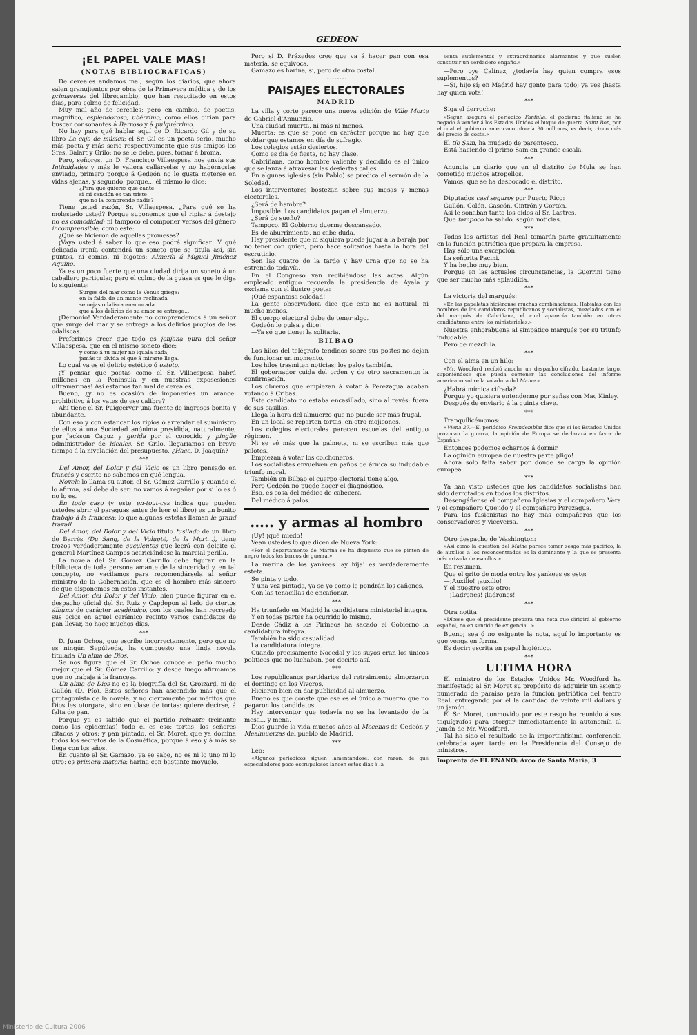GEDEON
¡EL PAPEL VALE MAS!
(NOTAS BIBLIOGRÁFICAS)
De cereales andamos mal, según los diarios, que ahora salen granujientos por obra de la Primavera médica y de los primaveras del librecambio, que han resucitado en estos días, para colmo de felicidad.
Muy mal año de cereales; pero en cambio, de poetas, magnífico, esplendoroso, ubérrimo, como ellos dirían para buscar consonantes á Barroso y á pulquérrimo.
No hay para qué hablar aquí de D. Ricardo Gil y de su libro La caja de música; el Sr. Gil es un poeta serio, mucho más poeta y más serio respectivamente que sus amigos los Sres. Balart y Grilo: no se le debe, pues, tomar á broma.
Pero, señores, un D. Francisco Villaespesa nos envía sus Intimidades y más le valiera callárselas y no habérnoslas enviado, primero porque á Gedeón no le gusta meterse en vidas ajenas, y segundo, porque... él mismo lo dice:
¿Para qué quieres que cante,
si mi canción es tan triste
que no la comprende nadie?
Tiene usted razón, Sr. Villaespesa. ¿Para qué se ha molestado usted? Porque suponemos que el ripiar á destajo no es comodidad: ni tampoco el componer versos del género incomprensible, como este:
¿Qué se hicieron de aquellas promesas?
¡Vaya usted á saber lo que eso podrá significar! Y qué delicada ironía contendrá un soneto que se titula así, sin puntos, ni comas, ni bigotes: Almería á Miguel Jiménez Aquino.
Ya es un poco fuerte que una ciudad dirija un soneto á un caballero particular, pero el colmo de la guasa es que le diga lo siguiente:
Surges del mar como la Vénus griega:
en la falda de un monte reclinada
semejas odalisca enamorada
que á los delirios de su amor se entrega...
¡Demonio! Verdaderamente no comprendemos á un señor que surge del mar y se entrega á los delirios propios de las odaliscas.
Preferimos creer que todo es jonjana pura del señor Villaespesa, que en el mismo soneto dice:
y como á tu mujer no iguala nada,
jamás te olvida el que á mirarte llega.
Lo cual ya es el delirio estético ó esteto.
¡Y pensar que poetas como el Sr. Villaespesa habrá millones en la Península y en nuestras exposesiones ultramarinas! Así estamos tan mal de cereales.
Bueno, ¿y no es ocasión de imponerles un arancel prohibitivo á los vates de ese calibre?
Ahí tiene el Sr. Puigcerver una fuente de ingresos bonita y abundante.
Con eso y con estancar los ripios ó arrendar el suministro de ellos á una Sociedad anónima presidida, naturalmente, por Jackson Capuz y gerida por el conocido y pingüe administrador de Ideales, Sr. Grilo, llegaríamos en breve tiempo á la nivelación del presupuesto. ¿Hace, D. Joaquín?
***
Del Amor, del Dolor y del Vicio es un libro pensado en francés y escrito no sabemos en qué lengua.
Novela lo llama su autor, el Sr. Gómez Carrillo y cuando él lo afirma, así debe de ser; no vamos á regañar por si lo es ó no lo es.
En todo caso (y este en-tout-cas indica que pueden ustedes abrir el paraguas antes de leer el libro) es un bonito trabajo á la francesa: lo que algunas estetas llaman le grand travail.
Del Amor, del Dolor y del Vicio titulo fusilado de un libro de Barrés (Du Sang, de la Volupté, de la Mort...), tiene trozos verdaderamente suculentos que leerá con deleite el general Martínez Campos acariciándose la marcial perilla.
La novela del Sr. Gómez Carrillo debe figurar en la biblioteca de toda persona amante de la sinceridad y, en tal concepto, no vacilamos para recomendársela al señor ministro de la Gobernación, que es el hombre más sincero de que disponemos en estos instantes.
Del Amor, del Dolor y del Vicio, bien puede figurar en el despacho oficial del Sr. Ruiz y Capdepon al lado de ciertos álbums de carácter académico, con los cuales han recreado sus ocios en aquel cerámico recinto varios candidatos de pan llevar, no hace muchos días.
***
D. Juan Ochoa, que escribe incorrectamente, pero que no es ningún Sepúlveda, ha compuesto una linda novela titulada Un alma de Dios.
Se nos figura que el Sr. Ochoa conoce el paño mucho mejor que el Sr. Gómez Carrillo: y desde luego afirmamos que no trabaja á la francesa.
Un alma de Dios no es la biografía del Sr. Groizard, ni de Gullón (D. Pío). Estos señores han ascendido más que el protagonista de la novela, y no ciertamente por méritos que Dios les otorgara, sino en clase de tortas: quiere decirse, á falta de pan.
Porque ya es sabido que el partido reinante (reinante como las epidemias) todo él es eso; tortas, los señores citados y otros: y pan pintado, el Sr. Moret, que ya domina todos los secretos de la Cosmética, porque á eso y á más se llega con los años.
En cuanto al Sr. Gamazo, ya se sabe, no es ni lo uno ni lo otro: es primera materia: harina con bastante moyuelo.
Pero si D. Práxedes cree que va á hacer pan con esa materia, se equivoca.
Gamazo es harina, sí, pero de otro costal.
~~~~
PAISAJES ELECTORALES
MADRID
La villa y corte parece una nueva edición de Ville Morte de Gabriel d'Annunzio.
Una ciudad muerta, ni más ni menos.
Muerta: es que se pone en carácter porque no hay que olvidar que estamos en día de sufragio.
Los colegios están desiertos.
Como es día de fiesta, no hay clase.
Cabriñana, como hombre valiente y decidido es el único que se lanza á atravesar las desiertas calles.
En algunas iglesias (sin Pablo) se predica el sermón de la Soledad.
Los interventores bostezan sobre sus mesas y menas electorales.
¿Será de hambre?
Imposible. Los candidatos pagan el almuerzo.
¿Será de sueño?
Tampoco. El Gobierno duerme descansado.
Es de aburrimiento, no cabe duda.
Hay presidente que ni siquiera puede jugar á la baraja por no tener con quien, pero hace solitarios hasta la hora del escrutinio.
Son las cuatro de la tarde y hay urna que no se ha estrenado todavía.
En el Congreso van recibiéndose las actas. Algún empleado antiguo recuerda la presidencia de Ayala y exclama con el ilustre poeta:
¡Qué espantosa soledad!
La gente observadora dice que esto no es natural, ni mucho menos.
El cuerpo electoral debe de tener algo.
Gedeón le pulsa y dice:
—Ya sé que tiene: la solitaria.
BILBAO
Los hilos del telégrafo tendidos sobre sus postes no dejan de funcionar un momento.
Los hilos trasmiten noticias; los palos también.
El gobernador cuida del orden y de otro sacramento: la confirmación.
Los obreros que empiezan á votar á Perezagua acaban votando á Cribas.
Este candidato no estaba encasillado, sino al revés: fuera de sus casillas.
Llega la hora del almuerzo que no puede ser más frugal.
En un local se reparten tortas, en otro mojicones.
Los colegios electorales parecen escuelas del antiguo régimen.
Ni se vé más que la palmeta, ni se escriben más que palotes.
Empiezan á votar los colchoneros.
Los socialistas envuelven en paños de árnica su indudable triunfo moral.
También en Bilbao el cuerpo electoral tiene algo.
Pero Gedeón no puede hacer el diagnóstico.
Eso, es cosa del médico de cabecera.
Del médico á palos.
..... y armas al hombro
¡Uy! ¡qué miedo!
Vean ustedes lo que dicen de Nueva York:
«Por el departamento de Marina se ha dispuesto que se pinten de negro todos los barcos de guerra.»
La marina de los yankees ¡ay hija! es verdaderamente esteta.
Se pinta y todo.
Y una vez pintada, ya se yo como le pondrán los cañones.
Con las tenacillas de encañonar.
***
Ha triunfado en Madrid la candidatura ministerial íntegra.
Y en todas partes ha ocurrido lo mismo.
Desde Cádiz á los Pirineos ha sacado el Gobierno la candidatura íntegra.
También ha sido casualidad.
La candidatura íntegra.
Cuando precisamente Nocedal y los suyos eran los únicos políticos que no luchaban, por decirlo así.
***
Los republicanos partidarios del retraimiento almorzaron el domingo en los Viveros.
Hicieron bien en dar publicidad al almuerzo.
Bueno es que conste que ese es el único almuerzo que no pagaron los candidatos.
Hay interventor que todavía no se ha levantado de la mesa... y mena.
Dios guarde la vida muchos años al Mecenas de Gedeón y Mealmuerzas del pueblo de Madrid.
***
Leo:
«Algunos periódicos siguen lamentándose, con razón, de que especuladores poco escrupulosos lancen estos días á la
venta suplementos y extraordinarios alarmantes y que suelen constituir un verdadero engaño.»
—Pero oye Calínez, ¿todavía hay quien compra esos suplementos?
—Sí, hijo sí; en Madrid hay gente para todo; ya ves ¡hasta hay quien vota!
***
Siga el derroche:
«Según asegura el periódico Fanfulla, el gobierno italiano se ha negado á vender á los Estados Unidos el buque de guerra Saint Bon, por el cual el gobierno americano ofrecía 30 millones, es decir, cinco más del precio de coste.»
El tío Sam, ha mudado de parentesco.
Está haciendo el primo Sam en grande escala.
***
Anuncia un diario que en el distrito de Mula se han cometido muchos atropellos.
Vamos, que se ha desbocado el distrito.
***
Diputados casi seguros por Puerto Rico:
Gullón, Colón, Gascón, Cintrón y Cortón.
Así le sonaban tanto los oídos al Sr. Lastres.
Que tampoco ha salido, según noticias.
***
Todos los artistas del Real tomarán parte gratuitamente en la función patriótica que prepara la empresa.
Hay sólo una excepción.
La señorita Pacini.
Y ha hecho muy bien.
Porque en las actuales circunstancias, la Guerrini tiene que ser mucho más aplaudida.
***
La victoria del marqués:
«En las papeletas hiciéronse muchas combinaciones. Habíalas con los nombres de los candidatos republicanos y socialistas, mezclados con el del marqués de Cabriñana, el cual aparecía también en otras candidaturas entre los ministeriales.»
Nuestra enhorabuena al simpático marqués por su triunfo indudable.
Pero de mezclilla.
***
Con el alma en un hilo:
«Mr. Woodford recibió anoche un despacho cifrado, bastante largo, suponiéndose que pueda contener las conclusiones del informe americano sobre la voladura del Maine.»
¿Habrá mímica cifrada?
Porque yo quisiera entenderme por señas con Mac Kinley.
Después de enviarlo á la quinta clave.
***
Tranquilicémonos:
«Viena 27.—El periódico Fremdemblat dice que si los Estados Unidos provocan la guerra, la opinión de Europa se declarará en favor de España.»
Entonces podemos echarnos á dormir.
La opinión europea de nuestra parte ¡digo!
Ahora solo falta saber por donde se carga la opinión europea.
***
Ya han visto ustedes que los candidatos socialistas han sido derrotados en todos los distritos.
Desengáñense el compañero Iglesias y el compañero Vera y el compañero Quejido y el compañero Perezagua.
Para los fusionistas no hay más compañeros que los conservadores y viceversa.
***
Otro despacho de Washington:
«Así como la cuestión del Maine parece tomar sesgo más pacífico, la de auxilios á los reconcentrados es la dominante y la que se presenta más erizada de escollos.»
En resumen.
Que el grito de moda entre los yankees es este:
—¡Auxilio! ¡auxilio!
Y el nuestro este otro:
—¡Ladrones! ¡ladrones!
***
Otra notita:
«Dícese que el presidente prepara una nota que dirigirá al gobierno español, no en sentido de exigencia...»
Bueno; sea ó no exigente la nota, aquí lo importante es que venga en forma.
Es decir: escrita en papel higiénico.
***
ULTIMA HORA
El ministro de los Estados Unidos Mr. Woodford ha manifestado al Sr. Moret su propósito de adquirir un asiento numerado de paraiso para la función patriótica del teatro Real, entregando por él la cantidad de veinte mil dollars y un jamón.
El Sr. Moret, conmovido por este rasgo ha reunido á sus taquígrafos para otorgar inmediatamente la autonomía al jamón de Mr. Woodford.
Tal ha sido el resultado de la importantísima conferencia celebrada ayer tarde en la Presidencia del Consejo de ministros.
Imprenta de EL ENANO: Arco de Santa María, 3
Ministerio de Cultura 2006